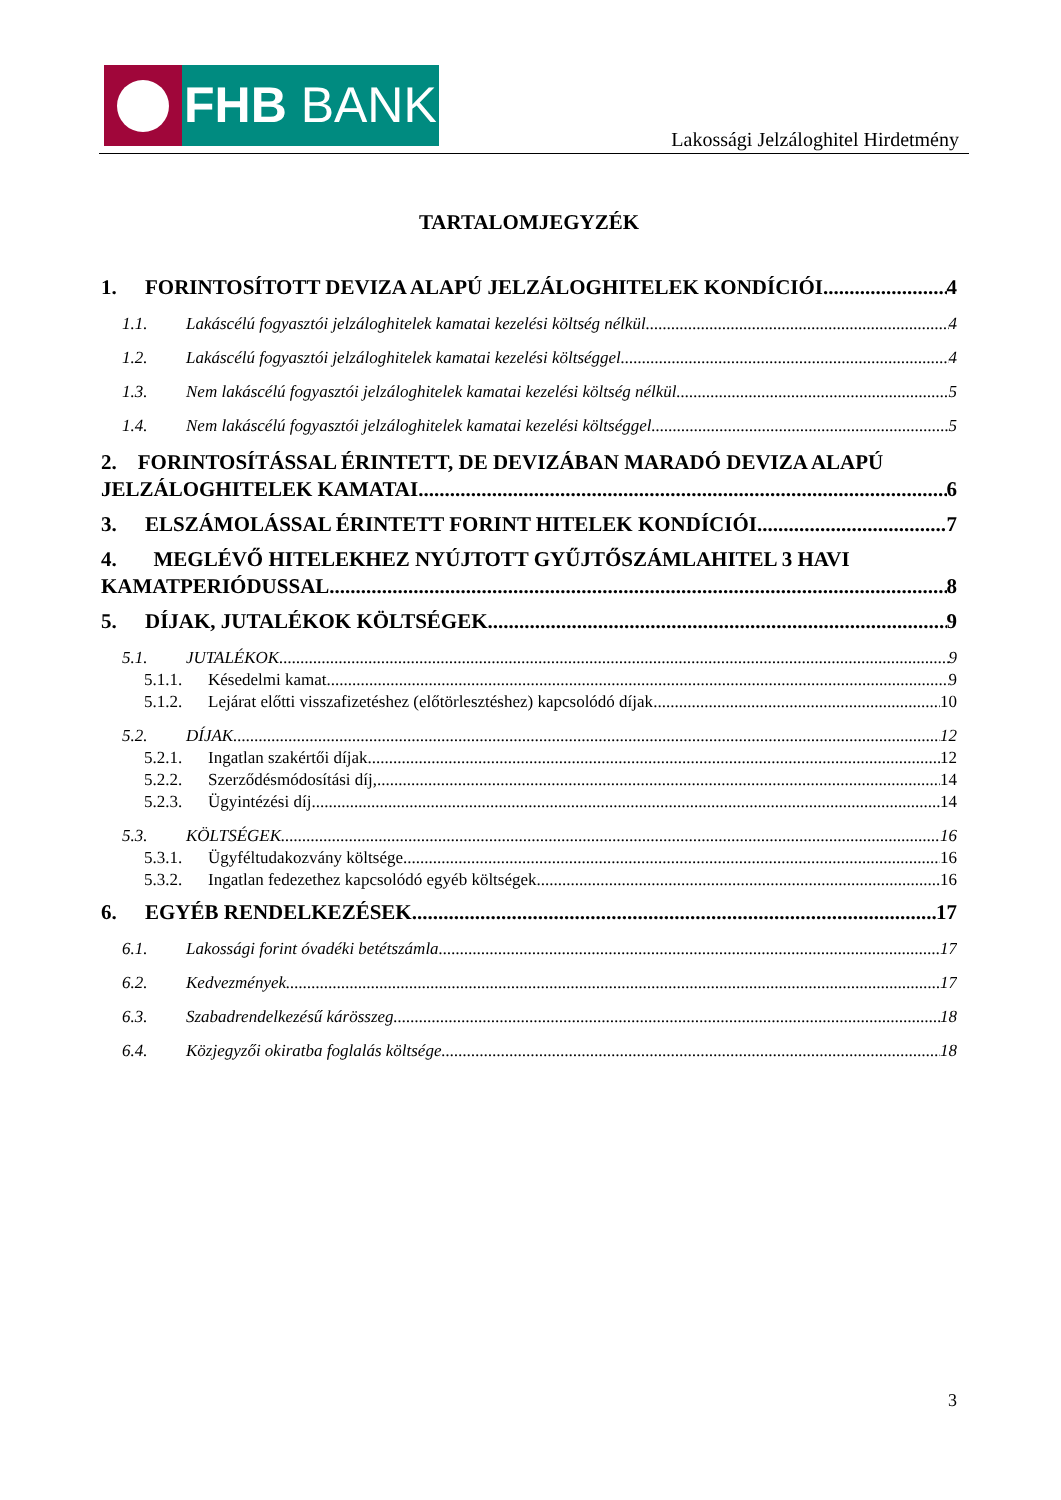FHB BANK
Lakossági Jelzáloghitel Hirdetmény
TARTALOMJEGYZÉK
1. FORINTOSÍTOTT DEVIZA ALAPÚ JELZÁLOGHITELEK KONDÍCIÓI 4
1.1. Lakáscélú fogyasztói jelzáloghitelek kamatai kezelési költség nélkül 4
1.2. Lakáscélú fogyasztói jelzáloghitelek kamatai kezelési költséggel 4
1.3. Nem lakáscélú fogyasztói jelzáloghitelek kamatai kezelési költség nélkül 5
1.4. Nem lakáscélú fogyasztói jelzáloghitelek kamatai kezelési költséggel 5
2. FORINTOSÍTÁSSAL ÉRINTETT, DE DEVIZÁBAN MARADÓ DEVIZA ALAPÚ
JELZÁLOGHITELEK KAMATAI 6
3. ELSZÁMOLÁSSAL ÉRINTETT FORINT HITELEK KONDÍCIÓI 7
4. MEGLÉVŐ HITELEKHEZ NYÚJTOTT GYŰJTŐSZÁMLAHITEL 3 HAVI
KAMATPERIÓDUSSAL 8
5. DÍJAK, JUTALÉKOK KÖLTSÉGEK 9
5.1. JUTALÉKOK 9
5.1.1. Késedelmi kamat 9
5.1.2. Lejárat előtti visszafizetéshez (előtörlesztéshez) kapcsolódó díjak 10
5.2. DÍJAK 12
5.2.1. Ingatlan szakértői díjak 12
5.2.2. Szerződésmódosítási díj, 14
5.2.3. Ügyintézési díj 14
5.3. KÖLTSÉGEK 16
5.3.1. Ügyféltudakozvány költsége 16
5.3.2. Ingatlan fedezethez kapcsolódó egyéb költségek 16
6. EGYÉB RENDELKEZÉSEK 17
6.1. Lakossági forint óvadéki betétszámla 17
6.2. Kedvezmények 17
6.3. Szabadrendelkezésű kárösszeg 18
6.4. Közjegyzői okiratba foglalás költsége 18
3